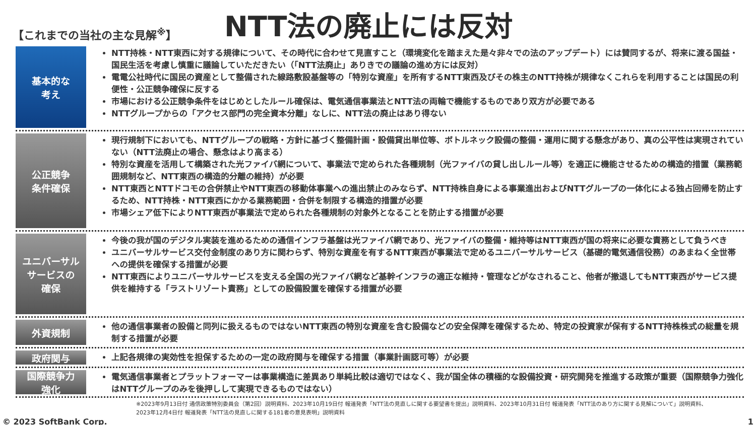【これまでの当社の主な見解<sup>※</sup>】
NTT法の廃止には反対
基本的な
考え
NTT持株・NTT東西に対する規律について、その時代に合わせて見直すこと（環境変化を踏まえた是々非々での法のアップデート）には賛同するが、将来に渡る国益・国民生活を考慮し慎重に議論していただきたい（「NTT法廃止」ありきでの議論の進め方には反対）
電電公社時代に国民の資産として整備された線路敷設基盤等の「特別な資産」を所有するNTT東西及びその株主のNTT持株が規律なくこれらを利用することは国民の利便性・公正競争確保に反する
市場における公正競争条件をはじめとしたルール確保は、電気通信事業法とNTT法の両輪で機能するものであり双方が必要である
NTTグループからの「アクセス部門の完全資本分離」なしに、NTT法の廃止はあり得ない
公正競争
条件確保
現行規制下においても、NTTグループの戦略・方針に基づく整備計画・設備貸出単位等、ボトルネック設備の整備・運用に関する懸念があり、真の公平性は実現されていない（NTT法廃止の場合、懸念はより高まる）
特別な資産を活用して構築された光ファイバ網について、事業法で定められた各種規制（光ファイバの貸し出しルール等）を適正に機能させるための構造的措置（業務範囲規制など、NTT東西の構造的分離の維持）が必要
NTT東西とNTTドコモの合併禁止やNTT東西の移動体事業への進出禁止のみならず、NTT持株自身による事業進出およびNTTグループの一体化による独占回帰を防止するため、NTT持株・NTT東西にかかる業務範囲・合併を制限する構造的措置が必要
市場シェア低下によりNTT東西が事業法で定められた各種規制の対象外となることを防止する措置が必要
ユニバーサル
サービスの
確保
今後の我が国のデジタル実装を進めるための通信インフラ基盤は光ファイバ網であり、光ファイバの整備・維持等はNTT東西が国の将来に必要な責務として負うべき
ユニバーサルサービス交付金制度のあり方に関わらず、特別な資産を有するNTT東西が事業法で定めるユニバーサルサービス（基礎的電気通信役務）のあまねく全世帯への提供を確保する措置が必要
NTT東西によりユニバーサルサービスを支える全国の光ファイバ網など基幹インフラの適正な維持・管理などがなされること、他者が撤退してもNTT東西がサービス提供を維持する「ラストリゾート責務」としての設備設置を確保する措置が必要
外資規制
他の通信事業者の設備と同列に扱えるものではないNTT東西の特別な資産を含む設備などの安全保障を確保するため、特定の投資家が保有するNTT持株株式の総量を規制する措置が必要
政府関与
上記各規律の実効性を担保するための一定の政府関与を確保する措置（事業計画認可等）が必要
国際競争力
強化
電気通信事業者とプラットフォーマーは事業構造に差異あり単純比較は適切ではなく、我が国全体の積極的な設備投資・研究開発を推進する政策が重要（国際競争力強化はNTTグループのみを後押しして実現できるものではない）
※2023年9月13日付 通信政策特別委員会（第2回）説明資料、2023年10月19日付 報道発表「NTT法の見直しに関する要望書を提出」説明資料、2023年10月31日付 報道発表「NTT法のあり方に関する見解について」説明資料、
2023年12月4日付 報道発表「NTT法の見直しに関する181者の意見表明」説明資料
© 2023 SoftBank Corp. 1